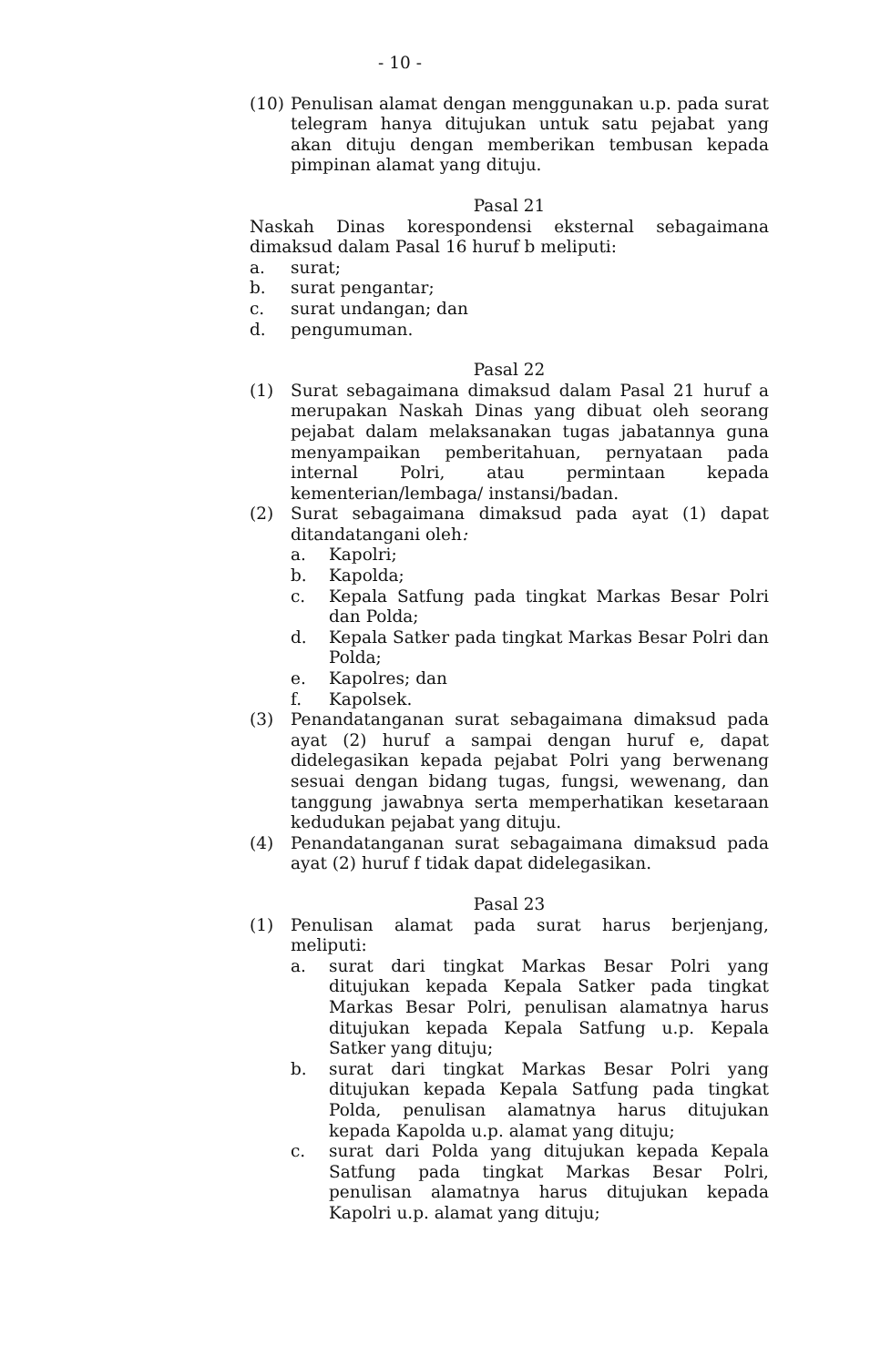- 10 -
(10) Penulisan alamat dengan menggunakan u.p. pada surat telegram hanya ditujukan untuk satu pejabat yang akan dituju dengan memberikan tembusan kepada pimpinan alamat yang dituju.
Pasal 21
Naskah Dinas korespondensi eksternal sebagaimana dimaksud dalam Pasal 16 huruf b meliputi:
a. surat;
b. surat pengantar;
c. surat undangan; dan
d. pengumuman.
Pasal 22
(1) Surat sebagaimana dimaksud dalam Pasal 21 huruf a merupakan Naskah Dinas yang dibuat oleh seorang pejabat dalam melaksanakan tugas jabatannya guna menyampaikan pemberitahuan, pernyataan pada internal Polri, atau permintaan kepada kementerian/lembaga/ instansi/badan.
(2) Surat sebagaimana dimaksud pada ayat (1) dapat ditandatangani oleh:
a. Kapolri;
b. Kapolda;
c. Kepala Satfung pada tingkat Markas Besar Polri dan Polda;
d. Kepala Satker pada tingkat Markas Besar Polri dan Polda;
e. Kapolres; dan
f. Kapolsek.
(3) Penandatanganan surat sebagaimana dimaksud pada ayat (2) huruf a sampai dengan huruf e, dapat didelegasikan kepada pejabat Polri yang berwenang sesuai dengan bidang tugas, fungsi, wewenang, dan tanggung jawabnya serta memperhatikan kesetaraan kedudukan pejabat yang dituju.
(4) Penandatanganan surat sebagaimana dimaksud pada ayat (2) huruf f tidak dapat didelegasikan.
Pasal 23
(1) Penulisan alamat pada surat harus berjenjang, meliputi:
a. surat dari tingkat Markas Besar Polri yang ditujukan kepada Kepala Satker pada tingkat Markas Besar Polri, penulisan alamatnya harus ditujukan kepada Kepala Satfung u.p. Kepala Satker yang dituju;
b. surat dari tingkat Markas Besar Polri yang ditujukan kepada Kepala Satfung pada tingkat Polda, penulisan alamatnya harus ditujukan kepada Kapolda u.p. alamat yang dituju;
c. surat dari Polda yang ditujukan kepada Kepala Satfung pada tingkat Markas Besar Polri, penulisan alamatnya harus ditujukan kepada Kapolri u.p. alamat yang dituju;